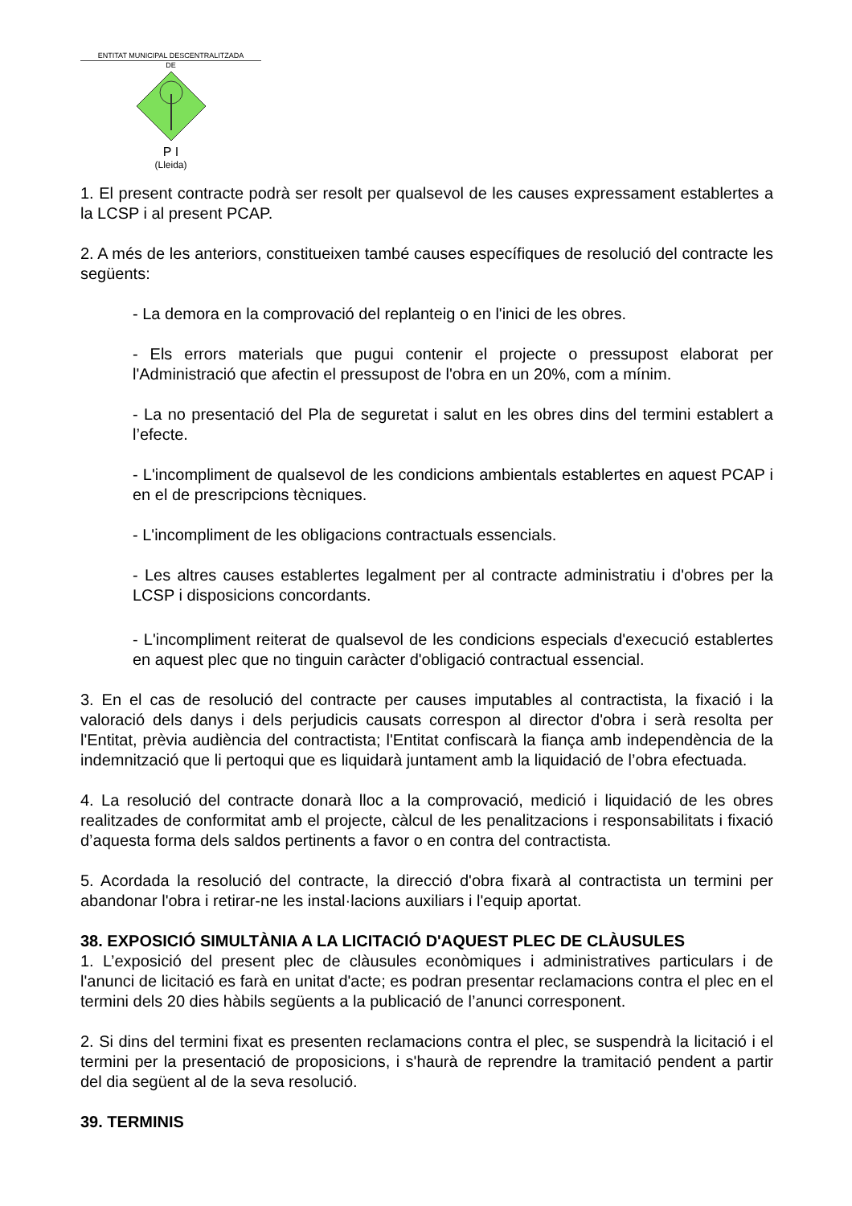ENTITAT MUNICIPAL DESCENTRALITZADA
DE
P I
(Lleida)
1. El present contracte podrà ser resolt per qualsevol de les causes expressament establertes a la LCSP i al present PCAP.
2. A més de les anteriors, constitueixen també causes específiques de resolució del contracte les següents:
- La demora en la comprovació del replanteig o en l'inici de les obres.
- Els errors materials que pugui contenir el projecte o pressupost elaborat per l'Administració que afectin el pressupost de l'obra en un 20%, com a mínim.
- La no presentació del Pla de seguretat i salut en les obres dins del termini establert a l’efecte.
- L'incompliment de qualsevol de les condicions ambientals establertes en aquest PCAP i en el de prescripcions tècniques.
- L'incompliment de les obligacions contractuals essencials.
- Les altres causes establertes legalment per al contracte administratiu i d'obres per la LCSP i disposicions concordants.
- L'incompliment reiterat de qualsevol de les condicions especials d'execució establertes en aquest plec que no tinguin caràcter d'obligació contractual essencial.
3. En el cas de resolució del contracte per causes imputables al contractista, la fixació i la valoració dels danys i dels perjudicis causats correspon al director d'obra i serà resolta per l'Entitat, prèvia audiència del contractista; l'Entitat confiscarà la fiança amb independència de la indemnització que li pertoqui que es liquidarà juntament amb la liquidació de l’obra efectuada.
4. La resolució del contracte donarà lloc a la comprovació, medició i liquidació de les obres realitzades de conformitat amb el projecte, càlcul de les penalitzacions i responsabilitats i fixació d’aquesta forma dels saldos pertinents a favor o en contra del contractista.
5. Acordada la resolució del contracte, la direcció d'obra fixarà al contractista un termini per abandonar l'obra i retirar-ne les instal·lacions auxiliars i l'equip aportat.
38. EXPOSICIÓ SIMULTÀNIA A LA LICITACIÓ D'AQUEST PLEC DE CLÀUSULES
1. L’exposició del present plec de clàusules econòmiques i administratives particulars i de l'anunci de licitació es farà en unitat d'acte; es podran presentar reclamacions contra el plec en el termini dels 20 dies hàbils següents a la publicació de l’anunci corresponent.
2. Si dins del termini fixat es presenten reclamacions contra el plec, se suspendrà la licitació i el termini per la presentació de proposicions, i s'haurà de reprendre la tramitació pendent a partir del dia següent al de la seva resolució.
39. TERMINIS